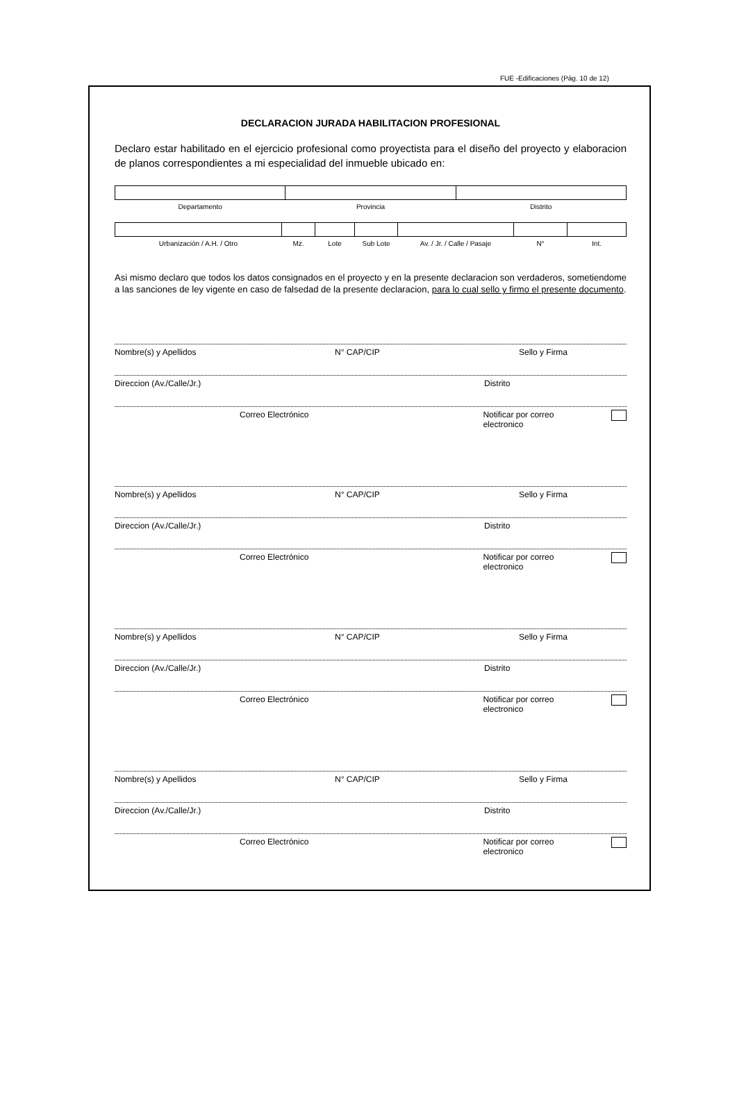FUE -Edificaciones (Pág. 10 de 12)
DECLARACION JURADA HABILITACION PROFESIONAL
Declaro estar habilitado en el ejercicio profesional como proyectista para el diseño del proyecto y elaboracion de planos correspondientes a mi especialidad del inmueble ubicado en:
| Departamento | Provincia | Distrito |
| Urbanización / A.H. / Otro | Mz. | Lote | Sub Lote | Av. / Jr. / Calle / Pasaje | N° | Int. |
Asi mismo declaro que todos los datos consignados en el proyecto y en la presente declaracion son verdaderos, sometiendome a las sanciones de ley vigente en caso de falsedad de la presente declaracion, para lo cual sello y firmo el presente documento.
Nombre(s) y Apellidos N° CAP/CIP Sello y Firma
Direccion (Av./Calle/Jr.) Distrito
Correo Electrónico Notificar por correo electronico
Nombre(s) y Apellidos N° CAP/CIP Sello y Firma
Direccion (Av./Calle/Jr.) Distrito
Correo Electrónico Notificar por correo electronico
Nombre(s) y Apellidos N° CAP/CIP Sello y Firma
Direccion (Av./Calle/Jr.) Distrito
Correo Electrónico Notificar por correo electronico
Nombre(s) y Apellidos N° CAP/CIP Sello y Firma
Direccion (Av./Calle/Jr.) Distrito
Correo Electrónico Notificar por correo electronico